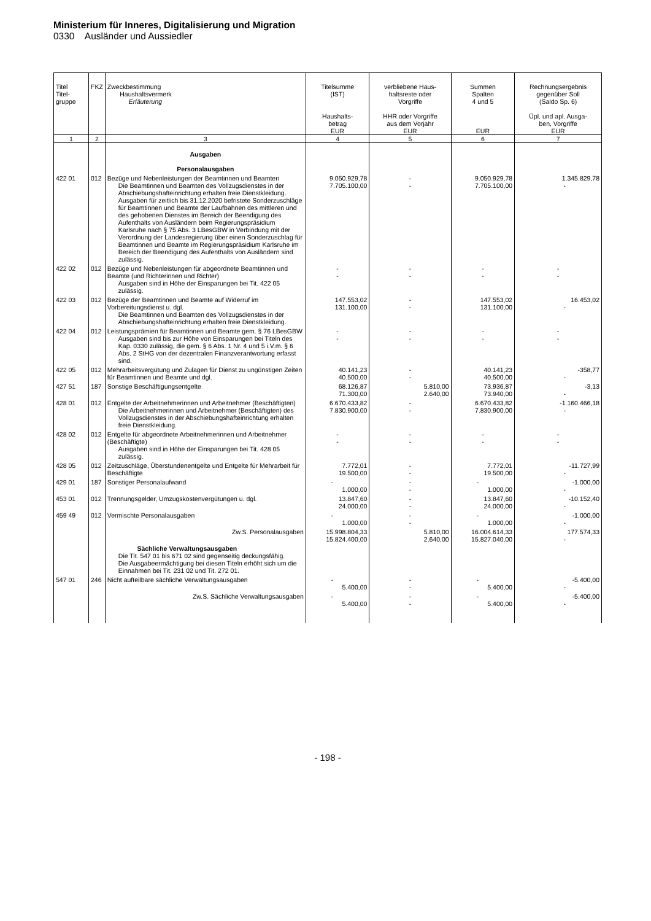Ministerium für Inneres, Digitalisierung und Migration
0330 Ausländer und Aussiedler
| Titel Titel- gruppe | FKZ | Zweckbestimmung Haushaltsvermerk Erläuterung | Titelsumme (IST) Haushalts- betrag EUR | verbliebene Haus- haltsreste oder Vorgriffe HHR oder Vorgriffe aus dem Vorjahr EUR | Summen Spalten 4 und 5 EUR | Rechnungsergebnis gegenüber Soll (Saldo Sp. 6) Üpl. und apl. Ausga- ben, Vorgriffe EUR |
| --- | --- | --- | --- | --- | --- | --- |
| 1 | 2 | 3 | 4 | 5 | 6 | 7 |
| | | Ausgaben Personalausgaben | | | | |
| 422 01 | 012 | Bezüge und Nebenleistungen der Beamtinnen und Beamten Die Beamtinnen und Beamten des Vollzugsdienstes in der Abschiebungshafteinrichtung erhalten freie Dienstkleidung. Ausgaben für zeitlich bis 31.12.2020 befristete Sonderzuschläge für Beamtinnen und Beamte der Laufbahnen des mittleren und des gehobenen Dienstes im Bereich der Beendigung des Aufenthalts von Ausländern beim Regierungspräsidium Karlsruhe nach § 75 Abs. 3 LBesGBW in Verbindung mit der Verordnung der Landesregierung über einen Sonderzuschlag für Beamtinnen und Beamte im Regierungspräsidium Karlsruhe im Bereich der Beendigung des Aufenthalts von Ausländern sind zulässig. | 9.050.929,78 7.705.100,00 | - - | 9.050.929,78 7.705.100,00 | 1.345.829,78 - |
| 422 02 | 012 | Bezüge und Nebenleistungen für abgeordnete Beamtinnen und Beamte (und Richterinnen und Richter) Ausgaben sind in Höhe der Einsparungen bei Tit. 422 05 zulässig. | - - | - - | - - | - - |
| 422 03 | 012 | Bezüge der Beamtinnen und Beamte auf Widerruf im Vorbereitungsdienst u. dgl. Die Beamtinnen und Beamten des Vollzugsdienstes in der Abschiebungshafteinrichtung erhalten freie Dienstkleidung. | 147.553,02 131.100,00 | - - | 147.553,02 131.100,00 | 16.453,02 - |
| 422 04 | 012 | Leistungsprämien für Beamtinnen und Beamte gem. § 76 LBesGBW Ausgaben sind bis zur Höhe von Einsparungen bei Titeln des Kap. 0330 zulässig, die gem. § 6 Abs. 1 Nr. 4 und 5 i.V.m. § 6 Abs. 2 StHG von der dezentralen Finanzverantwortung erfasst sind. | - - | - - | - - | - - |
| 422 05 | 012 | Mehrarbeitsvergütung und Zulagen für Dienst zu ungünstigen Zeiten für Beamtinnen und Beamte und dgl. | 40.141,23 40.500,00 | - - | 40.141,23 40.500,00 | -358,77 - |
| 427 51 | 187 | Sonstige Beschäftigungsentgelte | 68.126,87 71.300,00 | 5.810,00 2.640,00 | 73.936,87 73.940,00 | -3,13 - |
| 428 01 | 012 | Entgelte der Arbeitnehmerinnen und Arbeitnehmer (Beschäftigten) Die Arbeitnehmerinnen und Arbeitnehmer (Beschäftigten) des Vollzugsdienstes in der Abschiebungshafteinrichtung erhalten freie Dienstkleidung. | 6.670.433,82 7.830.900,00 | - - | 6.670.433,82 7.830.900,00 | -1.160.466,18 - |
| 428 02 | 012 | Entgelte für abgeordnete Arbeitnehmerinnen und Arbeitnehmer (Beschäftigte) Ausgaben sind in Höhe der Einsparungen bei Tit. 428 05 zulässig. | - - | - - | - - | - - |
| 428 05 | 012 | Zeitzuschläge, Überstundenentgelte und Entgelte für Mehrarbeit für Beschäftigte | 7.772,01 19.500,00 | - - | 7.772,01 19.500,00 | -11.727,99 - |
| 429 01 | 187 | Sonstiger Personalaufwand | - 1.000,00 | - - | - 1.000,00 | -1.000,00 - |
| 453 01 | 012 | Trennungsgelder, Umzugskostenvergütungen u. dgl. | 13.847,60 24.000,00 | - - | 13.847,60 24.000,00 | -10.152,40 - |
| 459 49 | 012 | Vermischte Personalausgaben | - 1.000,00 | - - | - 1.000,00 | -1.000,00 - |
| | | Zw.S. Personalausgaben | 15.998.804,33 15.824.400,00 | 5.810,00 2.640,00 | 16.004.614,33 15.827.040,00 | 177.574,33 - |
| | | Sächliche Verwaltungsausgaben Die Tit. 547 01 bis 671 02 sind gegenseitig deckungsfähig. Die Ausgabeermächtigung bei diesen Titeln erhöht sich um die Einnahmen bei Tit. 231 02 und Tit. 272 01. | | | | |
| 547 01 | 246 | Nicht aufteilbare sächliche Verwaltungsausgaben | - 5.400,00 | - - | - 5.400,00 | -5.400,00 - |
| | | Zw.S. Sächliche Verwaltungsausgaben | - 5.400,00 | - - | - 5.400,00 | -5.400,00 - |
- 198 -